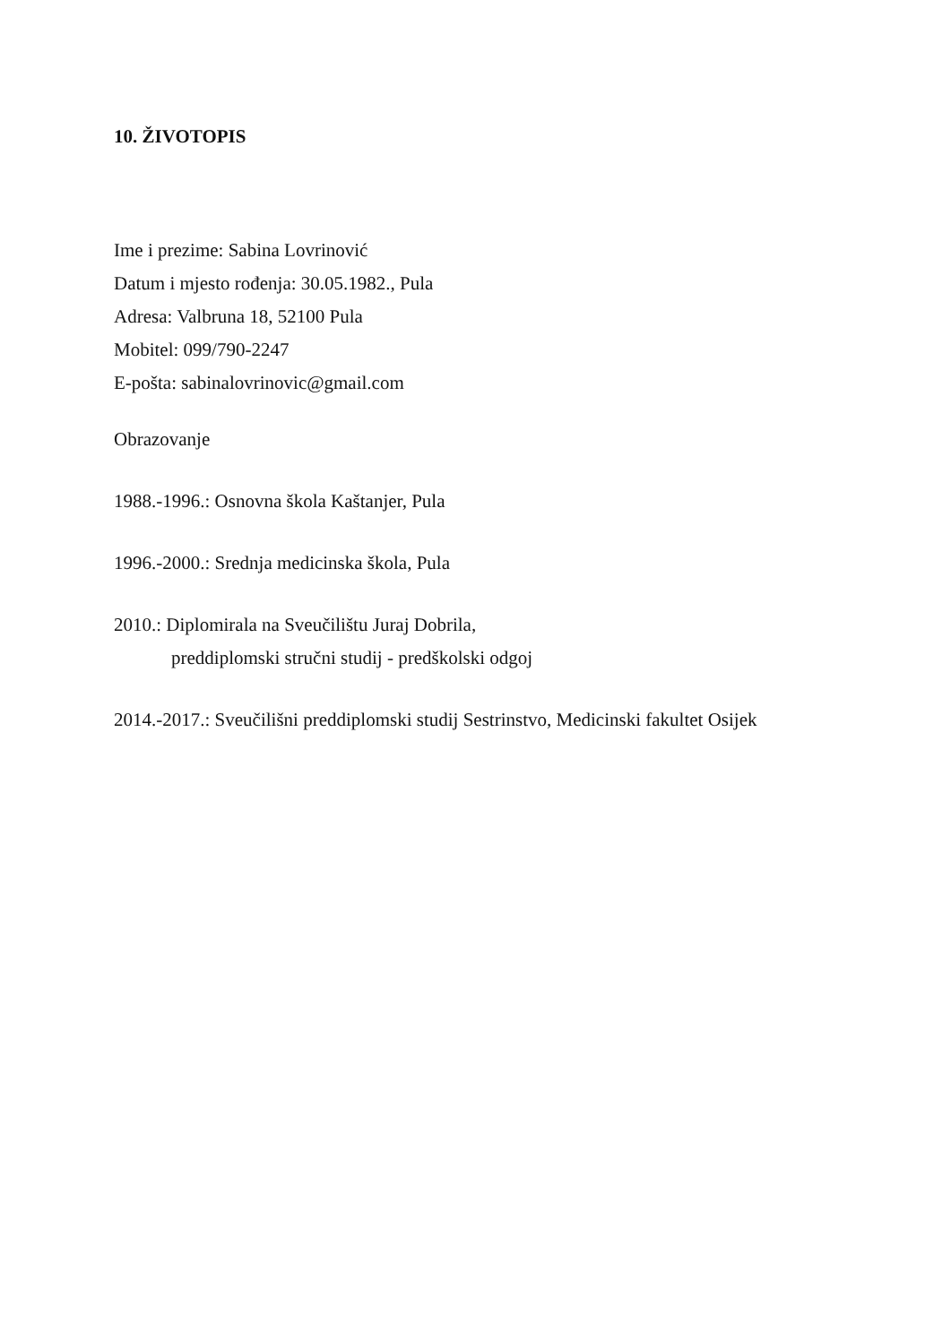10. ŽIVOTOPIS
Ime i prezime: Sabina Lovrinović
Datum i mjesto rođenja: 30.05.1982., Pula
Adresa: Valbruna 18, 52100 Pula
Mobitel: 099/790-2247
E-pošta: sabinalovrinovic@gmail.com
Obrazovanje
1988.-1996.: Osnovna škola Kaštanjer, Pula
1996.-2000.: Srednja medicinska škola, Pula
2010.: Diplomirala na Sveučilištu Juraj Dobrila,
preddiplomski stručni studij - predškolski odgoj
2014.-2017.: Sveučilišni preddiplomski studij Sestrinstvo, Medicinski fakultet Osijek